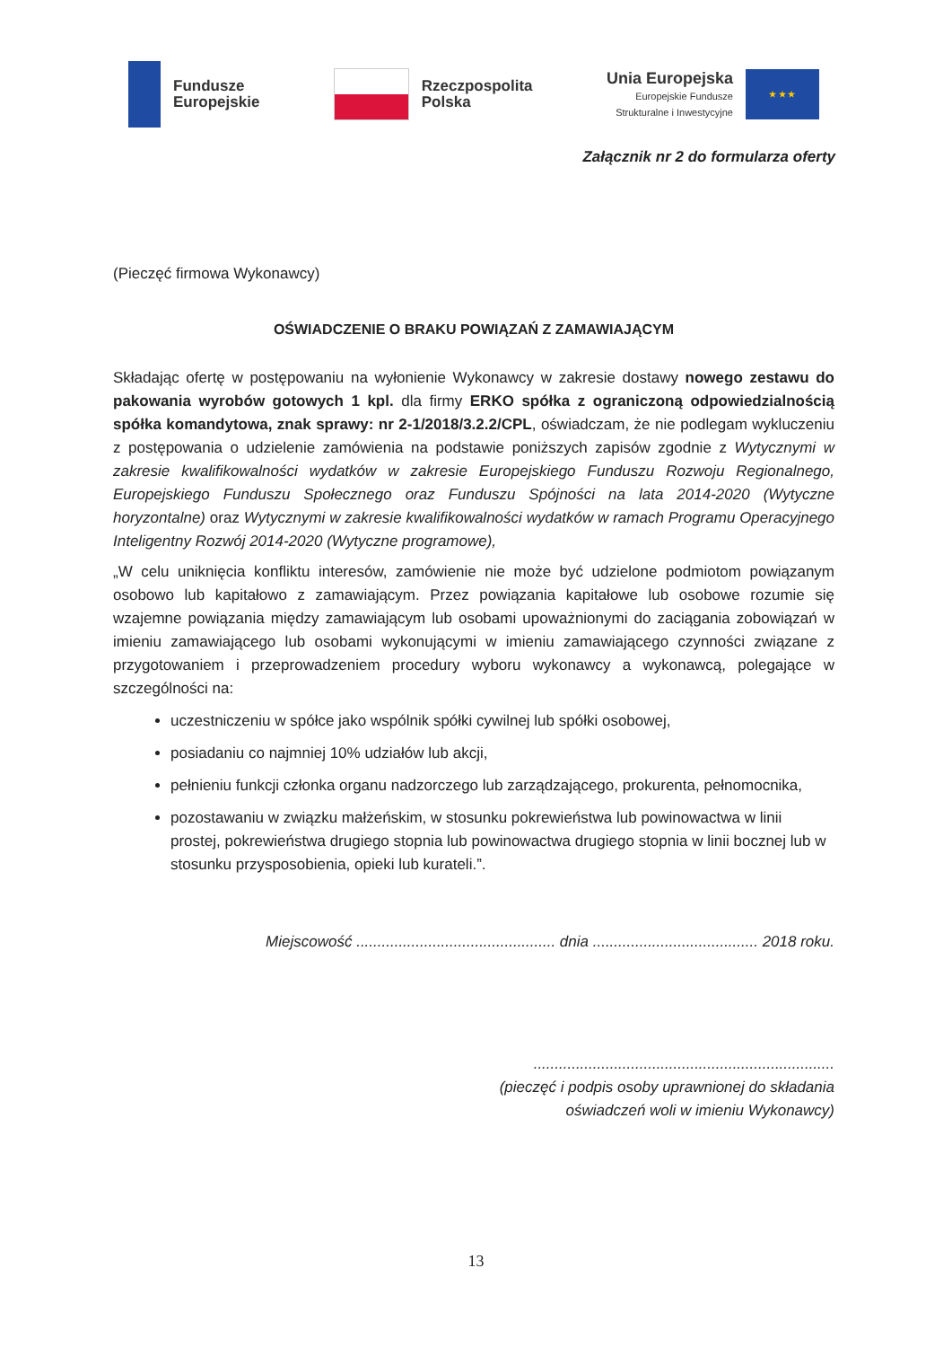Fundusze
Europejskie
Rzeczpospolita
Polska
Unia Europejska
Europejskie Fundusze
Strukturalne i Inwestycyjne
★ ★ ★
Załącznik nr 2 do formularza oferty
(Pieczęć firmowa Wykonawcy)
OŚWIADCZENIE O BRAKU POWIĄZAŃ Z ZAMAWIAJĄCYM
Składając ofertę w postępowaniu na wyłonienie Wykonawcy w zakresie dostawy nowego zestawu do pakowania wyrobów gotowych 1 kpl. dla firmy ERKO spółka z ograniczoną odpowiedzialnością spółka komandytowa, znak sprawy: nr 2-1/2018/3.2.2/CPL, oświadczam, że nie podlegam wykluczeniu z postępowania o udzielenie zamówienia na podstawie poniższych zapisów zgodnie z Wytycznymi w zakresie kwalifikowalności wydatków w zakresie Europejskiego Funduszu Rozwoju Regionalnego, Europejskiego Funduszu Społecznego oraz Funduszu Spójności na lata 2014-2020 (Wytyczne horyzontalne) oraz Wytycznymi w zakresie kwalifikowalności wydatków w ramach Programu Operacyjnego Inteligentny Rozwój 2014-2020 (Wytyczne programowe),
„W celu uniknięcia konfliktu interesów, zamówienie nie może być udzielone podmiotom powiązanym osobowo lub kapitałowo z zamawiającym. Przez powiązania kapitałowe lub osobowe rozumie się wzajemne powiązania między zamawiającym lub osobami upoważnionymi do zaciągania zobowiązań w imieniu zamawiającego lub osobami wykonującymi w imieniu zamawiającego czynności związane z przygotowaniem i przeprowadzeniem procedury wyboru wykonawcy a wykonawcą, polegające w szczególności na:
uczestniczeniu w spółce jako wspólnik spółki cywilnej lub spółki osobowej,
posiadaniu co najmniej 10% udziałów lub akcji,
pełnieniu funkcji członka organu nadzorczego lub zarządzającego, prokurenta, pełnomocnika,
pozostawaniu w związku małżeńskim, w stosunku pokrewieństwa lub powinowactwa w linii prostej, pokrewieństwa drugiego stopnia lub powinowactwa drugiego stopnia w linii bocznej lub w stosunku przysposobienia, opieki lub kurateli.”.
Miejscowość ............................................... dnia ....................................... 2018 roku.
.......................................................................
(pieczęć i podpis osoby uprawnionej do składania
oświadczeń woli w imieniu Wykonawcy)
13